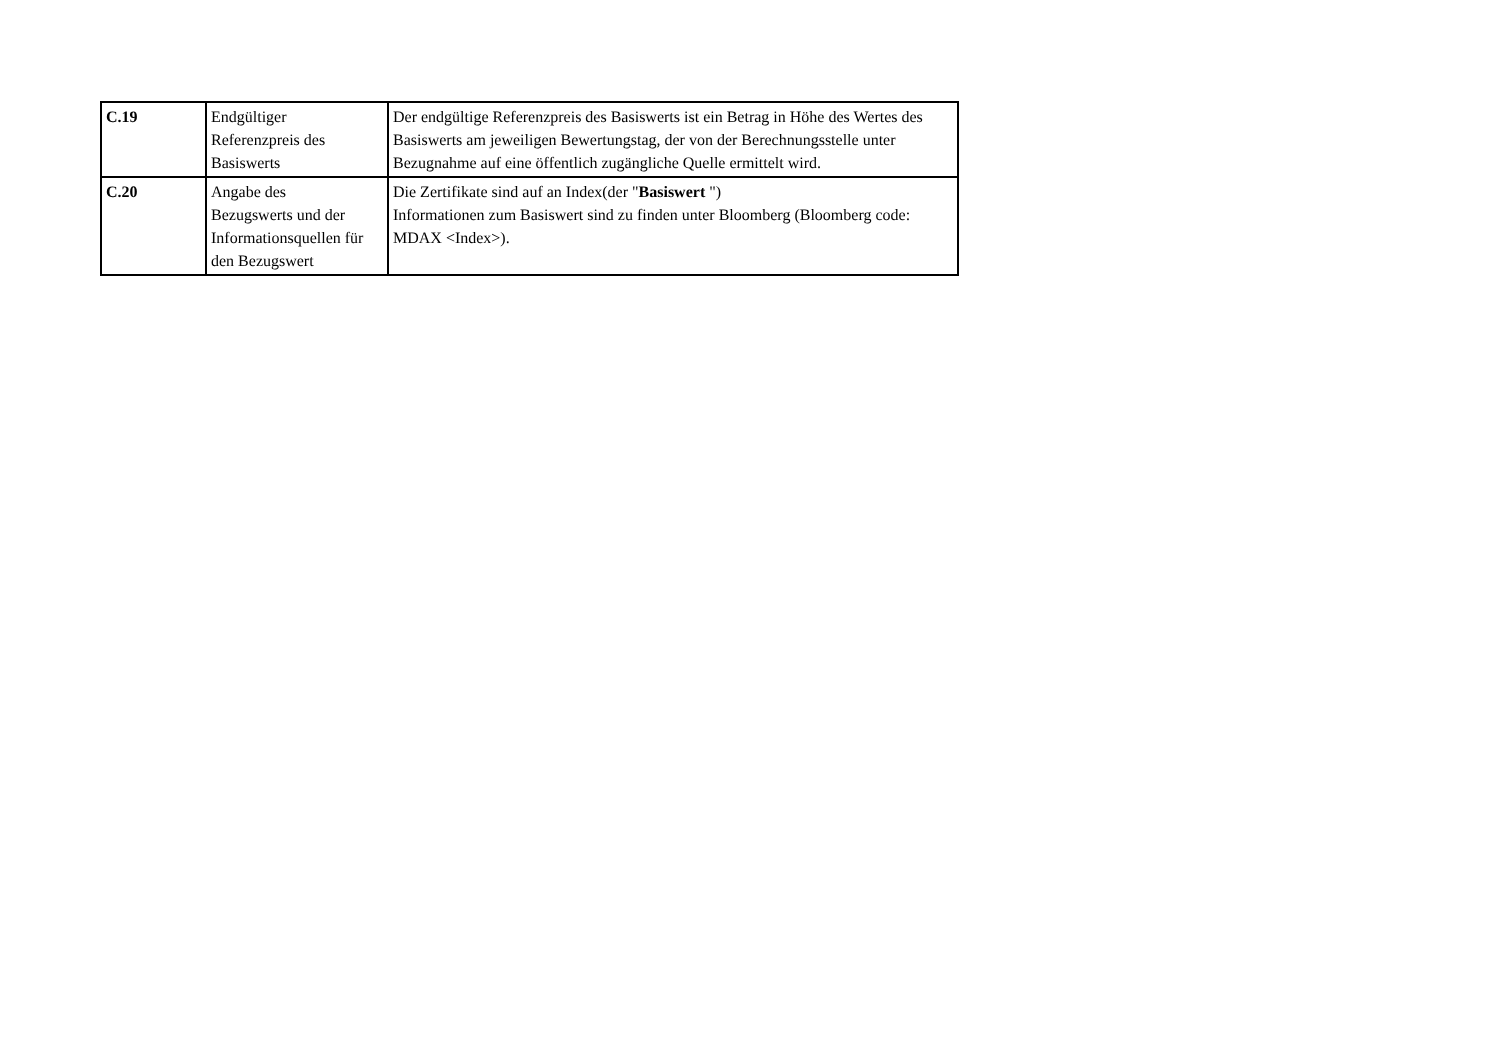| C.19 | Endgültiger Referenzpreis des Basiswerts | Der endgültige Referenzpreis des Basiswerts ist ein Betrag in Höhe des Wertes des Basiswerts am jeweiligen Bewertungstag, der von der Berechnungsstelle unter Bezugnahme auf eine öffentlich zugängliche Quelle ermittelt wird. |
| C.20 | Angabe des Bezugswerts und der Informationsquellen für den Bezugswert | Die Zertifikate sind auf an Index(der " Basiswert ") Informationen zum Basiswert sind zu finden unter Bloomberg (Bloomberg code: MDAX <Index>). |